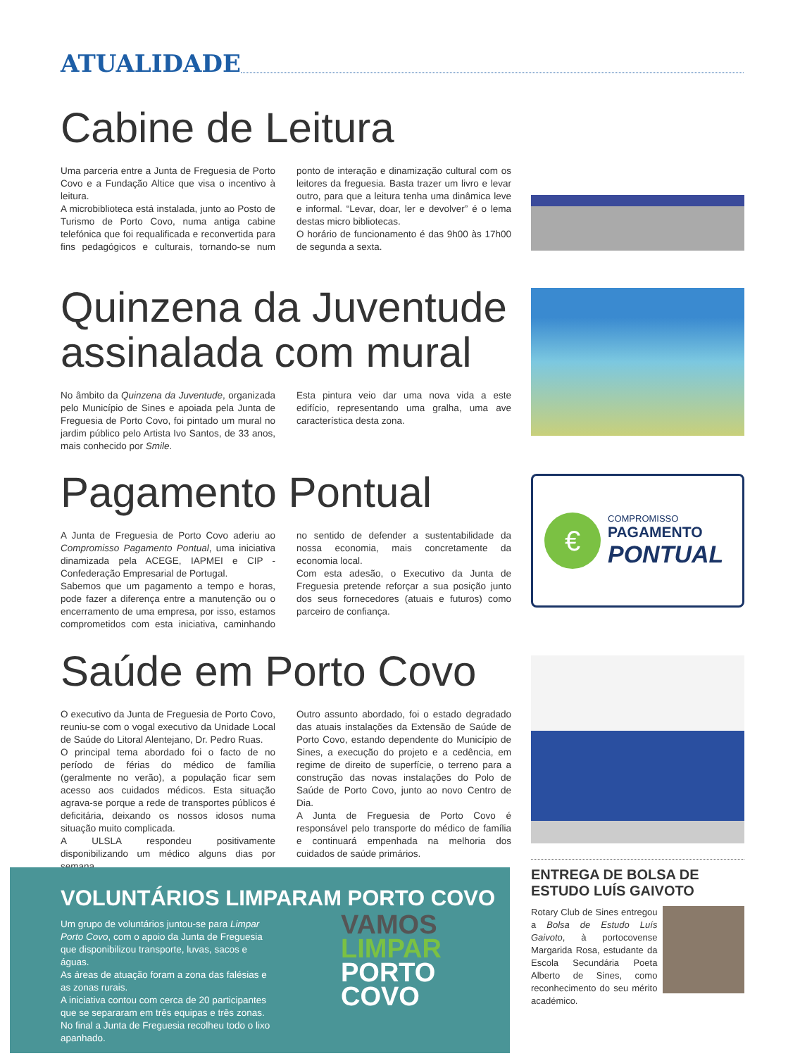ATUALIDADE
Cabine de Leitura
Uma parceria entre a Junta de Freguesia de Porto Covo e a Fundação Altice que visa o incentivo à leitura.
A microbiblioteca está instalada, junto ao Posto de Turismo de Porto Covo, numa antiga cabine telefónica que foi requalificada e reconvertida para fins pedagógicos e culturais, tornando-se num ponto de interação e dinamização cultural com os leitores da freguesia. Basta trazer um livro e levar outro, para que a leitura tenha uma dinâmica leve e informal. “Levar, doar, ler e devolver” é o lema destas micro bibliotecas.
O horário de funcionamento é das 9h00 às 17h00 de segunda a sexta.
Quinzena da Juventude assinalada com mural
No âmbito da Quinzena da Juventude, organizada pelo Município de Sines e apoiada pela Junta de Freguesia de Porto Covo, foi pintado um mural no jardim público pelo Artista Ivo Santos, de 33 anos, mais conhecido por Smile.
Esta pintura veio dar uma nova vida a este edifício, representando uma gralha, uma ave característica desta zona.
Pagamento Pontual
A Junta de Freguesia de Porto Covo aderiu ao Compromisso Pagamento Pontual, uma iniciativa dinamizada pela ACEGE, IAPMEI e CIP - Confederação Empresarial de Portugal.
Sabemos que um pagamento a tempo e horas, pode fazer a diferença entre a manutenção ou o encerramento de uma empresa, por isso, estamos comprometidos com esta iniciativa, caminhando no sentido de defender a sustentabilidade da nossa economia, mais concretamente da economia local.
Com esta adesão, o Executivo da Junta de Freguesia pretende reforçar a sua posição junto dos seus fornecedores (atuais e futuros) como parceiro de confiança.
€
COMPROMISSO
PAGAMENTO
PONTUAL
Saúde em Porto Covo
O executivo da Junta de Freguesia de Porto Covo, reuniu-se com o vogal executivo da Unidade Local de Saúde do Litoral Alentejano, Dr. Pedro Ruas.
O principal tema abordado foi o facto de no período de férias do médico de família (geralmente no verão), a população ficar sem acesso aos cuidados médicos. Esta situação agrava-se porque a rede de transportes públicos é deficitária, deixando os nossos idosos numa situação muito complicada.
A ULSLA respondeu positivamente disponibilizando um médico alguns dias por semana.
Outro assunto abordado, foi o estado degradado das atuais instalações da Extensão de Saúde de Porto Covo, estando dependente do Município de Sines, a execução do projeto e a cedência, em regime de direito de superfície, o terreno para a construção das novas instalações do Polo de Saúde de Porto Covo, junto ao novo Centro de Dia.
A Junta de Freguesia de Porto Covo é responsável pelo transporte do médico de família e continuará empenhada na melhoria dos cuidados de saúde primários.
ENTREGA DE BOLSA DE ESTUDO LUÍS GAIVOTO
Rotary Club de Sines entregou a Bolsa de Estudo Luís Gaivoto, à portocovense Margarida Rosa, estudante da Escola Secundária Poeta Alberto de Sines, como reconhecimento do seu mérito académico.
VOLUNTÁRIOS LIMPARAM PORTO COVO
Um grupo de voluntários juntou-se para Limpar Porto Covo, com o apoio da Junta de Freguesia que disponibilizou transporte, luvas, sacos e águas.
As áreas de atuação foram a zona das falésias e as zonas rurais.
A iniciativa contou com cerca de 20 participantes que se separaram em três equipas e três zonas.
No final a Junta de Freguesia recolheu todo o lixo apanhado.
VAMOS
LIMPAR
PORTO
COVO